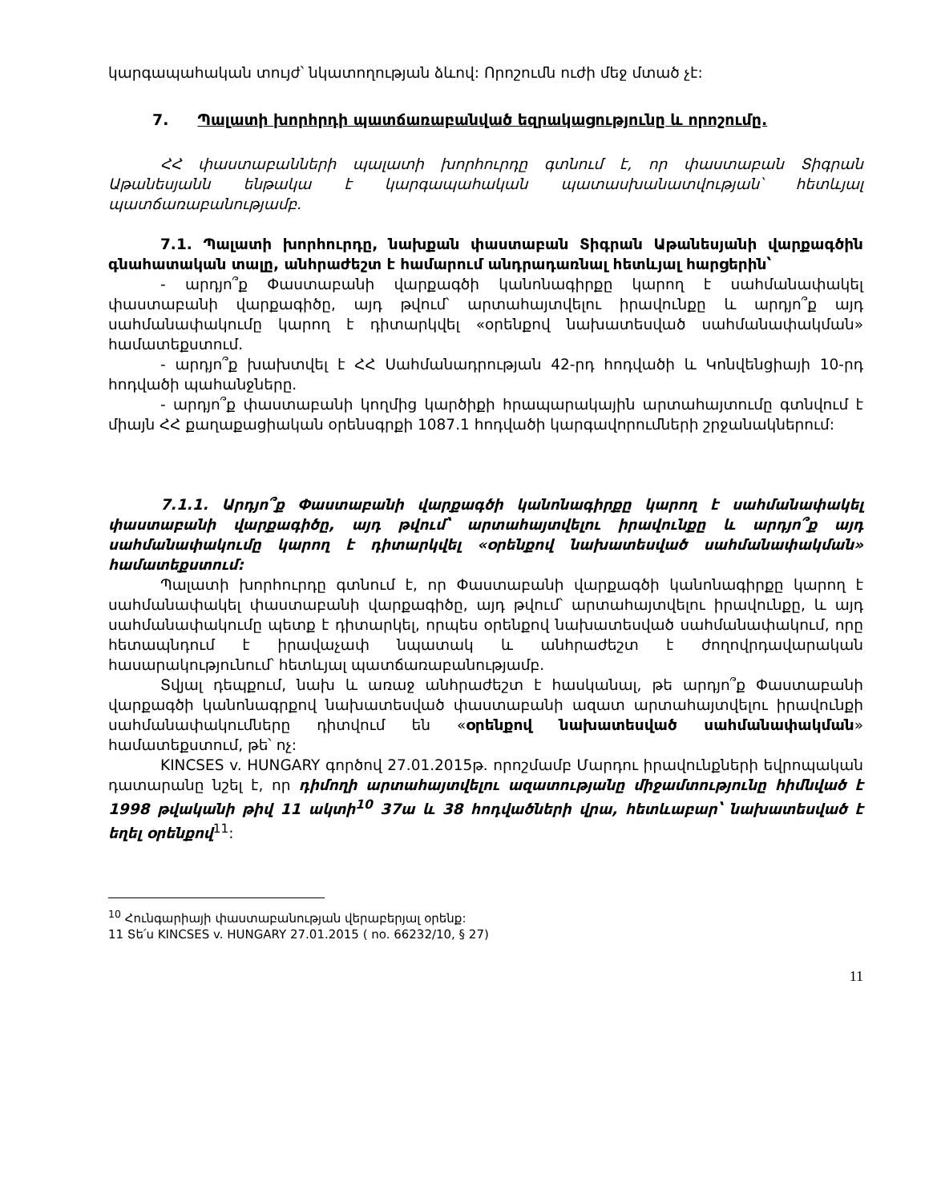կարգապահական տույժ՝ նկատողության ձևով: Որոշումն ուժի մեջ մտած չէ:
7. Պալատի խորհրդի պատճառաբանված եզրակացությունը և որոշումը.
ՀՀ փաստաբանների պալատի խորհուրդը գտնում է, որ փաստաբան Տիգրան Աթանեսյանն ենթակա է կարգապահական պատասխանատվության՝ հետևյալ պատճառաբանությամբ.
7.1. Պալատի խորհուրդը, նախքան փաստաբան Տիգրան Աթանեսյանի վարքագծին գնահատական տալը, անհրաժեշտ է համարում անդրադառնալ հետևյալ հարցերին՝
- արդյո՞ք Փաստաբանի վարքագծի կանոնագիրքը կարող է սահմանափակել փաստաբանի վարքագիծը, այդ թվում՝ արտահայտվելու իրավունքը և արդյո՞ք այդ սահմանափակումը կարող է դիտարկվել «օրենքով նախատեսված սահմանափակման» համատեքստում.
- արդյո՞ք խախտվել է ՀՀ Սահմանադրության 42-րդ հոդվածի և Կոնվենցիայի 10-րդ հոդվածի պահանջները.
- արդյո՞ք փաստաբանի կողմից կարծիքի հրապարակային արտահայտումը գտնվում է միայն ՀՀ քաղաքացիական օրենսգրքի 1087.1 հոդվածի կարգավորումների շրջանակներում:
7.1.1. Արդյո՞ք Փաստաբանի վարքագծի կանոնագիրքը կարող է սահմանափակել փաստաբանի վարքագիծը, այդ թվում՝ արտահայտվելու իրավունքը և արդյո՞ք այդ սահմանափակումը կարող է դիտարկվել «օրենքով նախատեսված սահմանափակման» համատեքստում:
Պալատի խորհուրդը գտնում է, որ Փաստաբանի վարքագծի կանոնագիրքը կարող է սահմանափակել փաստաբանի վարքագիծը, այդ թվում՝ արտահայտվելու իրավունքը, և այդ սահմանափակումը պետք է դիտարկել, որպես օրենքով նախատեսված սահմանափակում, որը հետապնդում է իրավաչափ նպատակ և անհրաժեշտ է ժողովրդավարական հասարակությունում՝ հետևյալ պատճառաբանությամբ.
Տվյալ դեպքում, նախ և առաջ անհրաժեշտ է հասկանալ, թե արդյո՞ք Փաստաբանի վարքագծի կանոնագրքով նախատեսված փաստաբանի ազատ արտահայտվելու իրավունքի սահմանափակումները դիտվում են «օրենքով նախատեսված սահմանափակման» համատեքստում, թե՝ ոչ:
KINCSES v. HUNGARY գործով 27.01.2015թ. որոշմամբ Մարդու իրավունքների եվրոպական դատարանը նշել է, որ դիմողի արտահայտվելու ազատությանը միջամտությունը հիմնված է 1998 թվականի թիվ 11 ակտի<sup>10</sup> 37ա և 38 հոդվածների վրա, հետևաբար՝ նախատեսված է եղել օրենքով<sup>11</sup>:
<sup>10</sup> Հունգարիայի փաստաբանության վերաբերյալ օրենք:
11 Տե՛ս KINCSES v. HUNGARY 27.01.2015 ( no. 66232/10, § 27)
11